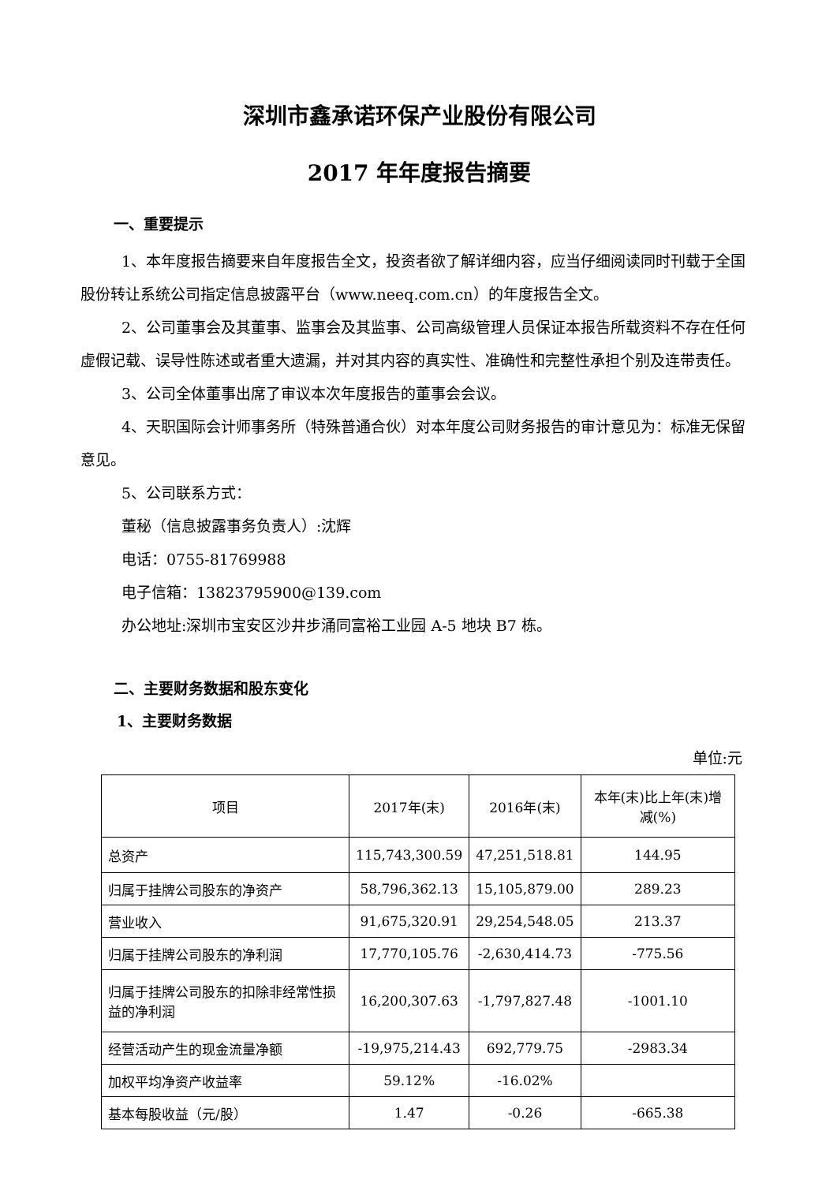深圳市鑫承诺环保产业股份有限公司
2017 年年度报告摘要
一、重要提示
1、本年度报告摘要来自年度报告全文，投资者欲了解详细内容，应当仔细阅读同时刊载于全国股份转让系统公司指定信息披露平台（www.neeq.com.cn）的年度报告全文。
2、公司董事会及其董事、监事会及其监事、公司高级管理人员保证本报告所载资料不存在任何虚假记载、误导性陈述或者重大遗漏，并对其内容的真实性、准确性和完整性承担个别及连带责任。
3、公司全体董事出席了审议本次年度报告的董事会会议。
4、天职国际会计师事务所（特殊普通合伙）对本年度公司财务报告的审计意见为：标准无保留意见。
5、公司联系方式：
董秘（信息披露事务负责人）:沈辉
电话：0755-81769988
电子信箱：13823795900@139.com
办公地址:深圳市宝安区沙井步涌同富裕工业园 A-5 地块 B7 栋。
二、主要财务数据和股东变化
1、主要财务数据
单位:元
| 项目 | 2017年(末) | 2016年(末) | 本年(末)比上年(末)增减(%) |
| --- | --- | --- | --- |
| 总资产 | 115,743,300.59 | 47,251,518.81 | 144.95 |
| 归属于挂牌公司股东的净资产 | 58,796,362.13 | 15,105,879.00 | 289.23 |
| 营业收入 | 91,675,320.91 | 29,254,548.05 | 213.37 |
| 归属于挂牌公司股东的净利润 | 17,770,105.76 | -2,630,414.73 | -775.56 |
| 归属于挂牌公司股东的扣除非经常性损益的净利润 | 16,200,307.63 | -1,797,827.48 | -1001.10 |
| 经营活动产生的现金流量净额 | -19,975,214.43 | 692,779.75 | -2983.34 |
| 加权平均净资产收益率 | 59.12% | -16.02% | |
| 基本每股收益（元/股） | 1.47 | -0.26 | -665.38 |